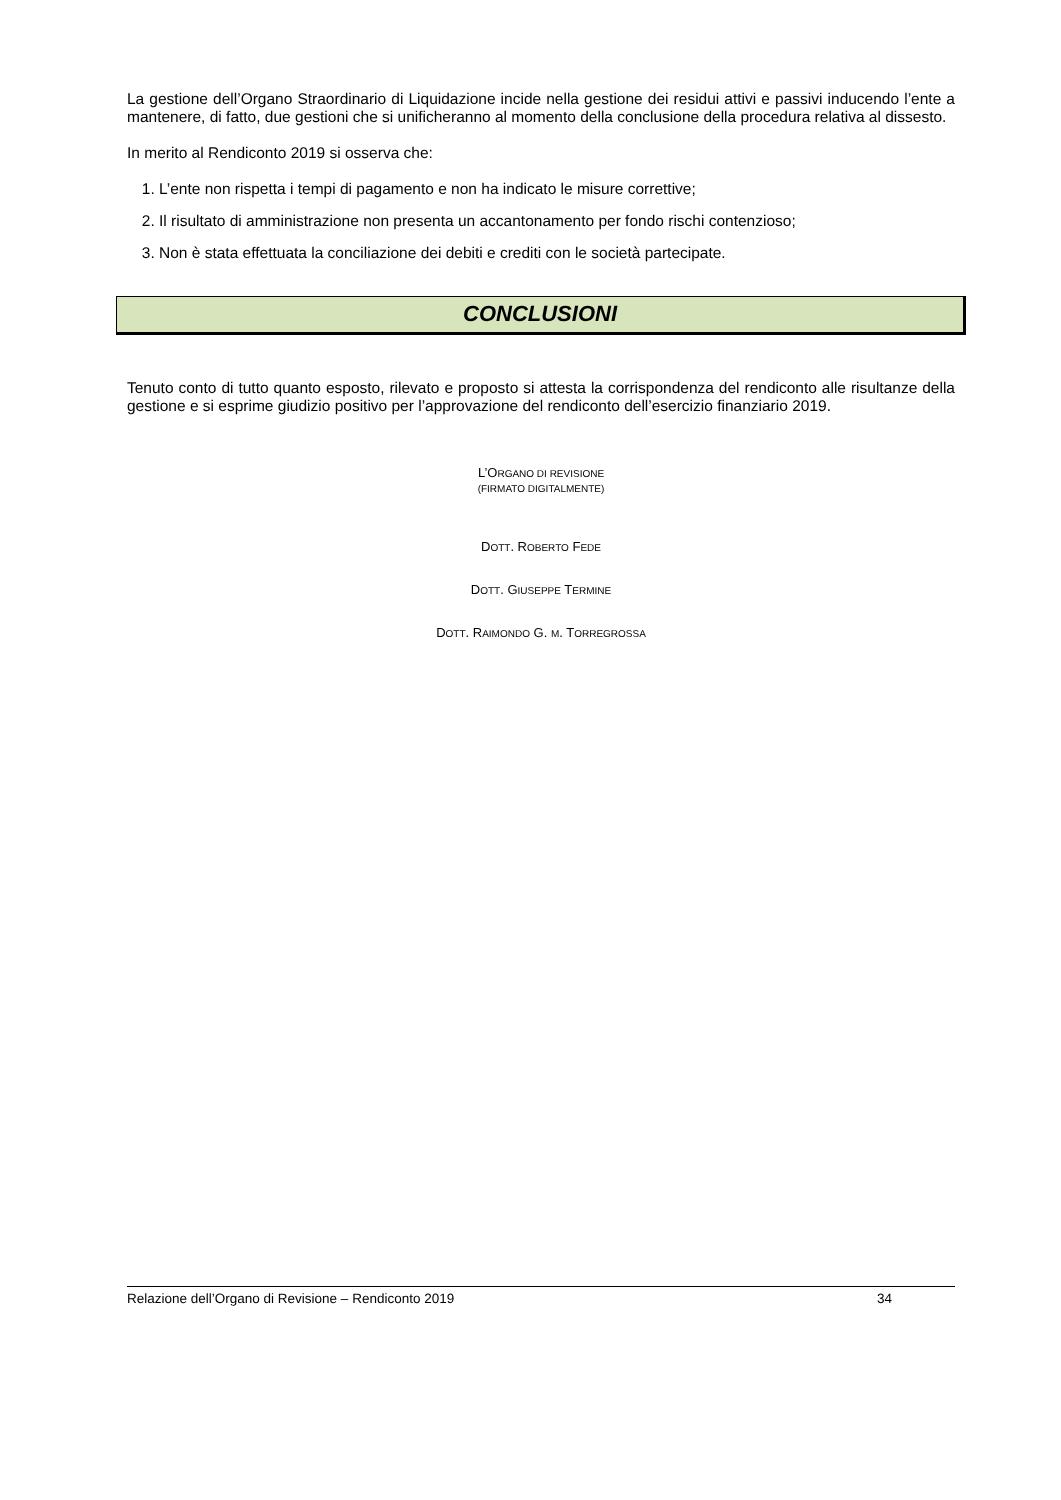La gestione dell’Organo Straordinario di Liquidazione incide nella gestione dei residui attivi e passivi inducendo l’ente a mantenere, di fatto, due gestioni che si unificheranno al momento della conclusione della procedura relativa al dissesto.
In merito al Rendiconto 2019 si osserva che:
1. L’ente non rispetta i tempi di pagamento e non ha indicato le misure correttive;
2. Il risultato di amministrazione non presenta un accantonamento per fondo rischi contenzioso;
3. Non è stata effettuata la conciliazione dei debiti e crediti con le società partecipate.
CONCLUSIONI
Tenuto conto di tutto quanto esposto, rilevato e proposto si attesta la corrispondenza del rendiconto alle risultanze della gestione e si esprime giudizio positivo per l’approvazione del rendiconto dell’esercizio finanziario 2019.
L’ORGANO DI REVISIONE
(FIRMATO DIGITALMENTE)
DOTT. ROBERTO FEDE
DOTT. GIUSEPPE TERMINE
DOTT. RAIMONDO G. M. TORREGROSSA
Relazione dell’Organo di Revisione – Rendiconto 2019 34